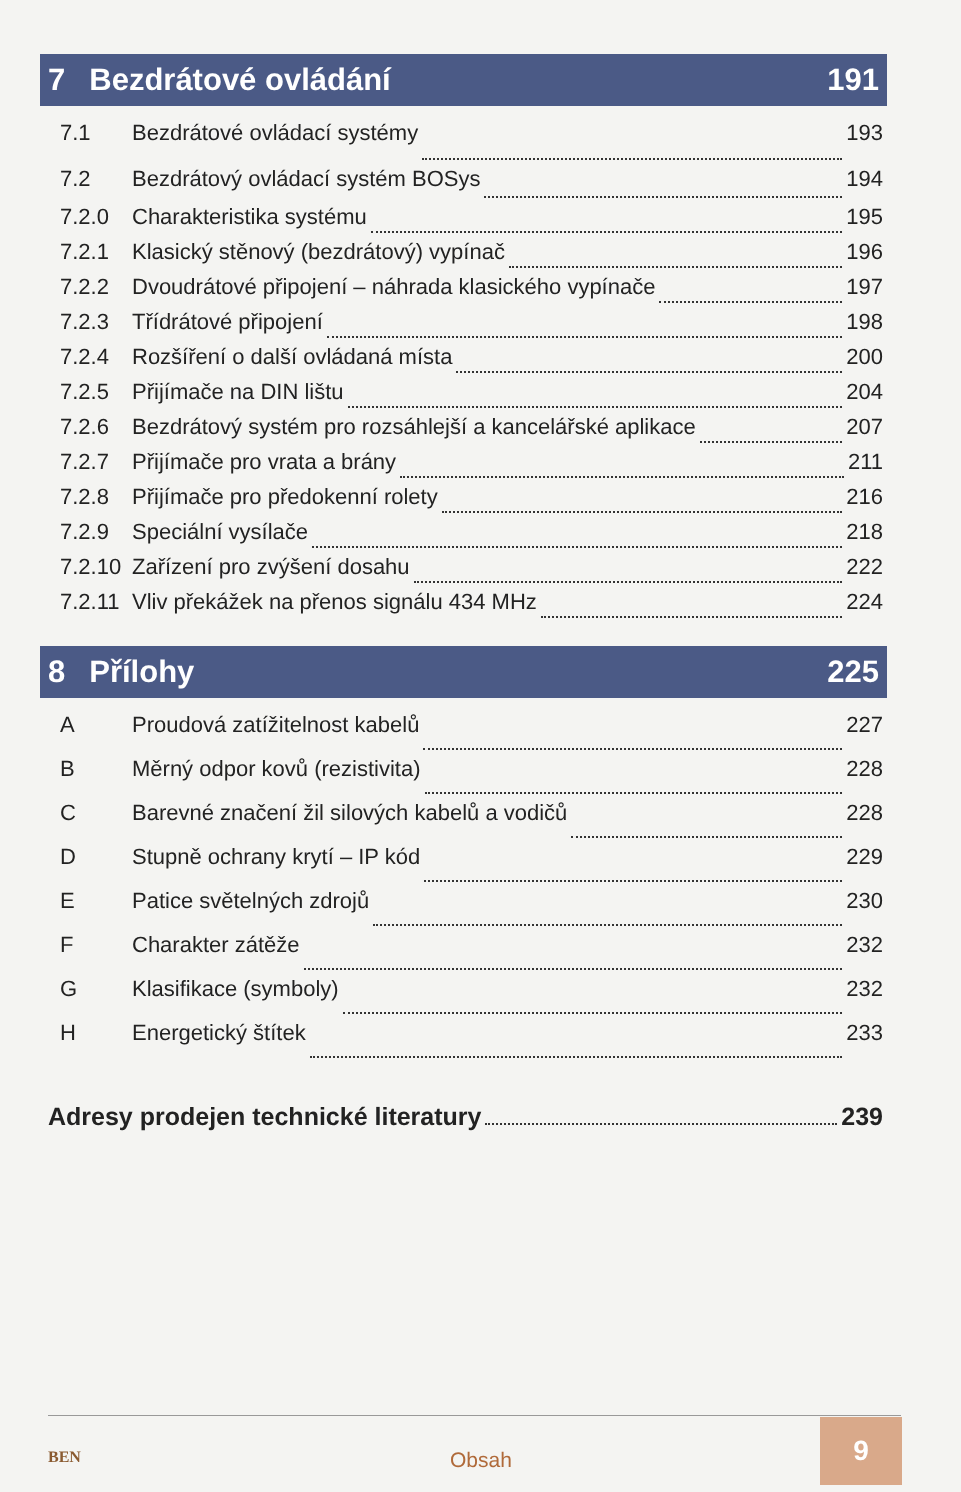7 Bezdrátové ovládání 191
7.1 Bezdrátové ovládací systémy 193
7.2 Bezdrátový ovládací systém BOSys 194
7.2.0 Charakteristika systému 195
7.2.1 Klasický stěnový (bezdrátový) vypínač 196
7.2.2 Dvoudrátové připojení – náhrada klasického vypínače 197
7.2.3 Třídrátové připojení 198
7.2.4 Rozšíření o další ovládaná místa 200
7.2.5 Přijímače na DIN lištu 204
7.2.6 Bezdrátový systém pro rozsáhlejší a kancelářské aplikace 207
7.2.7 Přijímače pro vrata a brány 211
7.2.8 Přijímače pro předokenní rolety 216
7.2.9 Speciální vysílače 218
7.2.10 Zařízení pro zvýšení dosahu 222
7.2.11 Vliv překážek na přenos signálu 434 MHz 224
8 Přílohy 225
A Proudová zatížitelnost kabelů 227
B Měrný odpor kovů (rezistivita) 228
C Barevné značení žil silových kabelů a vodičů 228
D Stupně ochrany krytí – IP kód 229
E Patice světelných zdrojů 230
F Charakter zátěže 232
G Klasifikace (symboly) 232
H Energetický štítek 233
Adresy prodejen technické literatury 239
BEN Obsah
9